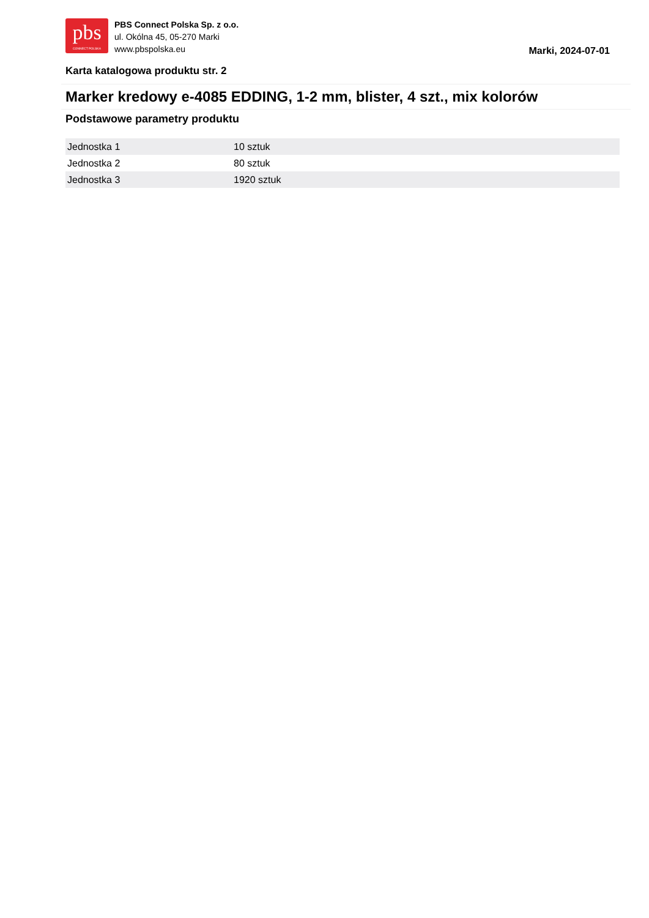pbs
CONNECT POLSKA
PBS Connect Polska Sp. z o.o.
ul. Okólna 45, 05-270 Marki
www.pbspolska.eu
Marki, 2024-07-01
Karta katalogowa produktu str. 2
Marker kredowy e-4085 EDDING, 1-2 mm, blister, 4 szt., mix kolorów
Podstawowe parametry produktu
| Jednostka 1 | 10 sztuk |
| Jednostka 2 | 80 sztuk |
| Jednostka 3 | 1920 sztuk |